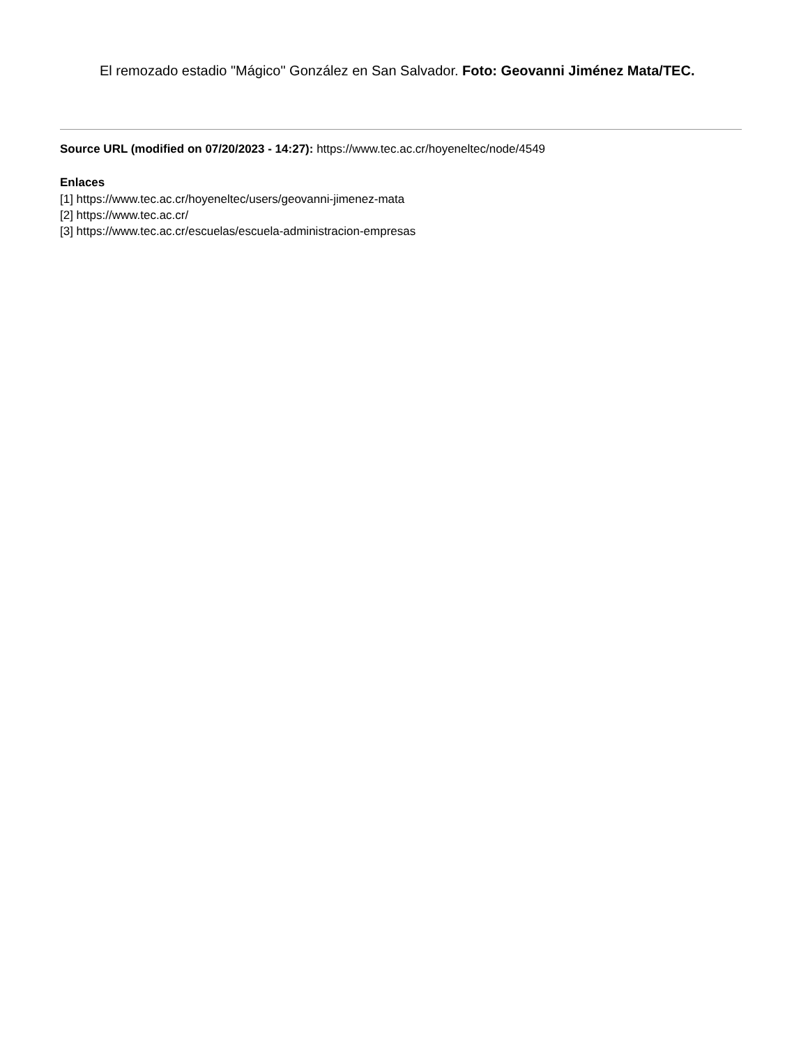El remozado estadio "Mágico" González en San Salvador. Foto: Geovanni Jiménez Mata/TEC.
Source URL (modified on 07/20/2023 - 14:27): https://www.tec.ac.cr/hoyeneltec/node/4549
Enlaces
[1] https://www.tec.ac.cr/hoyeneltec/users/geovanni-jimenez-mata
[2] https://www.tec.ac.cr/
[3] https://www.tec.ac.cr/escuelas/escuela-administracion-empresas